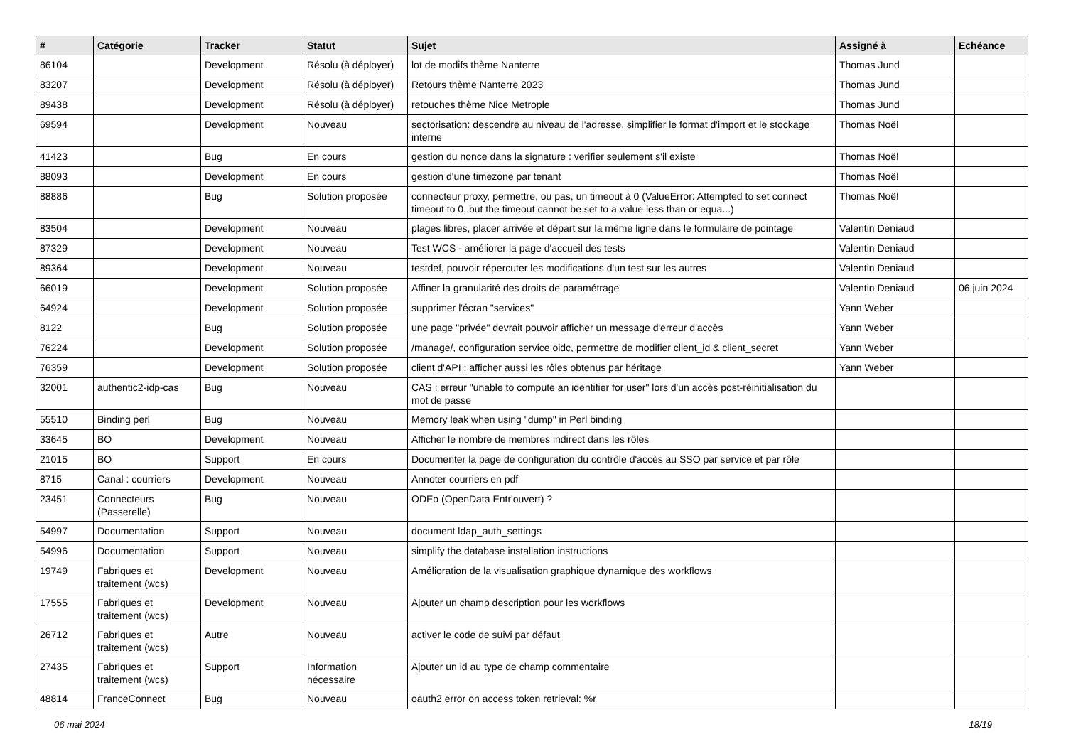| # | Catégorie | Tracker | Statut | Sujet | Assigné à | Echéance |
| --- | --- | --- | --- | --- | --- | --- |
| 86104 | | Development | Résolu (à déployer) | lot de modifs thème Nanterre | Thomas Jund | |
| 83207 | | Development | Résolu (à déployer) | Retours thème Nanterre 2023 | Thomas Jund | |
| 89438 | | Development | Résolu (à déployer) | retouches thème Nice Metrople | Thomas Jund | |
| 69594 | | Development | Nouveau | sectorisation: descendre au niveau de l'adresse, simplifier le format d'import et le stockage interne | Thomas Noël | |
| 41423 | | Bug | En cours | gestion du nonce dans la signature : verifier seulement s'il existe | Thomas Noël | |
| 88093 | | Development | En cours | gestion d'une timezone par tenant | Thomas Noël | |
| 88886 | | Bug | Solution proposée | connecteur proxy, permettre, ou pas, un timeout à 0 (ValueError: Attempted to set connect timeout to 0, but the timeout cannot be set to a value less than or equa...) | Thomas Noël | |
| 83504 | | Development | Nouveau | plages libres, placer arrivée et départ sur la même ligne dans le formulaire de pointage | Valentin Deniaud | |
| 87329 | | Development | Nouveau | Test WCS - améliorer la page d'accueil des tests | Valentin Deniaud | |
| 89364 | | Development | Nouveau | testdef, pouvoir répercuter les modifications d'un test sur les autres | Valentin Deniaud | |
| 66019 | | Development | Solution proposée | Affiner la granularité des droits de paramétrage | Valentin Deniaud | 06 juin 2024 |
| 64924 | | Development | Solution proposée | supprimer l'écran "services" | Yann Weber | |
| 8122 | | Bug | Solution proposée | une page "privée" devrait pouvoir afficher un message d'erreur d'accès | Yann Weber | |
| 76224 | | Development | Solution proposée | /manage/, configuration service oidc, permettre de modifier client_id & client_secret | Yann Weber | |
| 76359 | | Development | Solution proposée | client d'API : afficher aussi les rôles obtenus par héritage | Yann Weber | |
| 32001 | authentic2-idp-cas | Bug | Nouveau | CAS : erreur "unable to compute an identifier for user" lors d'un accès post-réinitialisation du mot de passe | | |
| 55510 | Binding perl | Bug | Nouveau | Memory leak when using "dump" in Perl binding | | |
| 33645 | BO | Development | Nouveau | Afficher le nombre de membres indirect dans les rôles | | |
| 21015 | BO | Support | En cours | Documenter la page de configuration du contrôle d'accès au SSO par service et par rôle | | |
| 8715 | Canal : courriers | Development | Nouveau | Annoter courriers en pdf | | |
| 23451 | Connecteurs (Passerelle) | Bug | Nouveau | ODEo (OpenData Entr'ouvert) ? | | |
| 54997 | Documentation | Support | Nouveau | document ldap_auth_settings | | |
| 54996 | Documentation | Support | Nouveau | simplify the database installation instructions | | |
| 19749 | Fabriques et traitement (wcs) | Development | Nouveau | Amélioration de la visualisation graphique dynamique des workflows | | |
| 17555 | Fabriques et traitement (wcs) | Development | Nouveau | Ajouter un champ description pour les workflows | | |
| 26712 | Fabriques et traitement (wcs) | Autre | Nouveau | activer le code de suivi par défaut | | |
| 27435 | Fabriques et traitement (wcs) | Support | Information nécessaire | Ajouter un id au type de champ commentaire | | |
| 48814 | FranceConnect | Bug | Nouveau | oauth2 error on access token retrieval: %r | | |
06 mai 2024 18/19